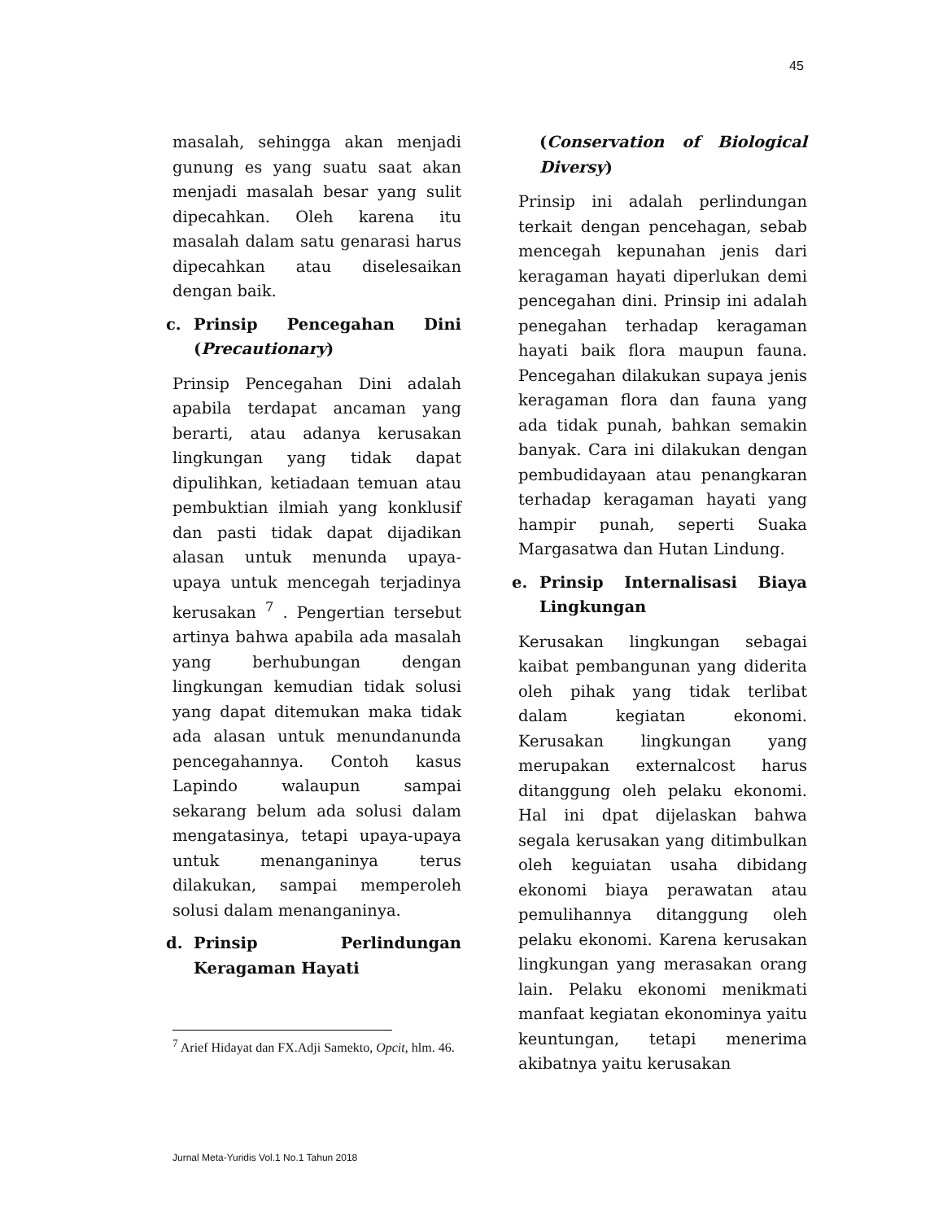45
masalah, sehingga akan menjadi gunung es yang suatu saat akan menjadi masalah besar yang sulit dipecahkan. Oleh karena itu masalah dalam satu genarasi harus dipecahkan atau diselesaikan dengan baik.
c. Prinsip Pencegahan Dini (Precautionary)
Prinsip Pencegahan Dini adalah apabila terdapat ancaman yang berarti, atau adanya kerusakan lingkungan yang tidak dapat dipulihkan, ketiadaan temuan atau pembuktian ilmiah yang konklusif dan pasti tidak dapat dijadikan alasan untuk menunda upaya-upaya untuk mencegah terjadinya kerusakan <sup>7</sup> . Pengertian tersebut artinya bahwa apabila ada masalah yang berhubungan dengan lingkungan kemudian tidak solusi yang dapat ditemukan maka tidak ada alasan untuk menundanunda pencegahannya. Contoh kasus Lapindo walaupun sampai sekarang belum ada solusi dalam mengatasinya, tetapi upaya-upaya untuk menanganinya terus dilakukan, sampai memperoleh solusi dalam menanganinya.
d. Prinsip Perlindungan Keragaman Hayati
<sup>7</sup> Arief Hidayat dan FX.Adji Samekto, Opcit, hlm. 46.
(Conservation of Biological Diversy)
Prinsip ini adalah perlindungan terkait dengan pencehagan, sebab mencegah kepunahan jenis dari keragaman hayati diperlukan demi pencegahan dini. Prinsip ini adalah penegahan terhadap keragaman hayati baik flora maupun fauna. Pencegahan dilakukan supaya jenis keragaman flora dan fauna yang ada tidak punah, bahkan semakin banyak. Cara ini dilakukan dengan pembudidayaan atau penangkaran terhadap keragaman hayati yang hampir punah, seperti Suaka Margasatwa dan Hutan Lindung.
e. Prinsip Internalisasi Biaya Lingkungan
Kerusakan lingkungan sebagai kaibat pembangunan yang diderita oleh pihak yang tidak terlibat dalam kegiatan ekonomi. Kerusakan lingkungan yang merupakan externalcost harus ditanggung oleh pelaku ekonomi. Hal ini dpat dijelaskan bahwa segala kerusakan yang ditimbulkan oleh keguiatan usaha dibidang ekonomi biaya perawatan atau pemulihannya ditanggung oleh pelaku ekonomi. Karena kerusakan lingkungan yang merasakan orang lain. Pelaku ekonomi menikmati manfaat kegiatan ekonominya yaitu keuntungan, tetapi menerima akibatnya yaitu kerusakan
Jurnal Meta-Yuridis Vol.1 No.1 Tahun 2018